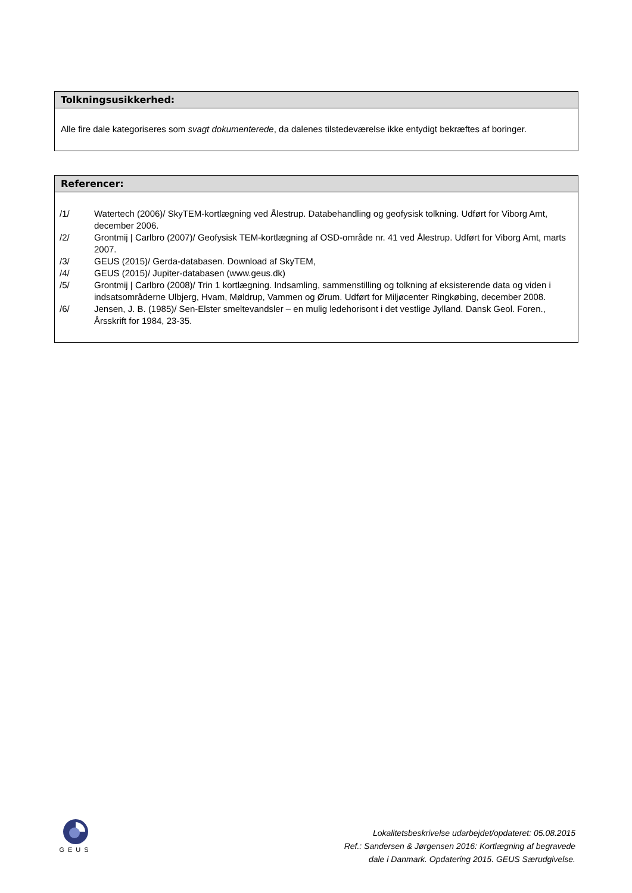Tolkningsusikkerhed:
Alle fire dale kategoriseres som svagt dokumenterede, da dalenes tilstedeværelse ikke entydigt bekræftes af boringer.
Referencer:
/1/ Watertech (2006)/ SkyTEM-kortlægning ved Ålestrup. Databehandling og geofysisk tolkning. Udført for Viborg Amt, december 2006.
/2/ Grontmij | Carlbro (2007)/ Geofysisk TEM-kortlægning af OSD-område nr. 41 ved Ålestrup. Udført for Viborg Amt, marts 2007.
/3/ GEUS (2015)/ Gerda-databasen. Download af SkyTEM,
/4/ GEUS (2015)/ Jupiter-databasen (www.geus.dk)
/5/ Grontmij | Carlbro (2008)/ Trin 1 kortlægning. Indsamling, sammenstilling og tolkning af eksisterende data og viden i indsatsområderne Ulbjerg, Hvam, Møldrup, Vammen og Ørum. Udført for Miljøcenter Ringkøbing, december 2008.
/6/ Jensen, J. B. (1985)/ Sen-Elster smeltevandsler – en mulig ledehorisont i det vestlige Jylland. Dansk Geol. Foren., Årsskrift for 1984, 23-35.
GEUS
Lokalitetsbeskrivelse udarbejdet/opdateret: 05.08.2015
Ref.: Sandersen & Jørgensen 2016: Kortlægning af begravede
dale i Danmark. Opdatering 2015. GEUS Særudgivelse.